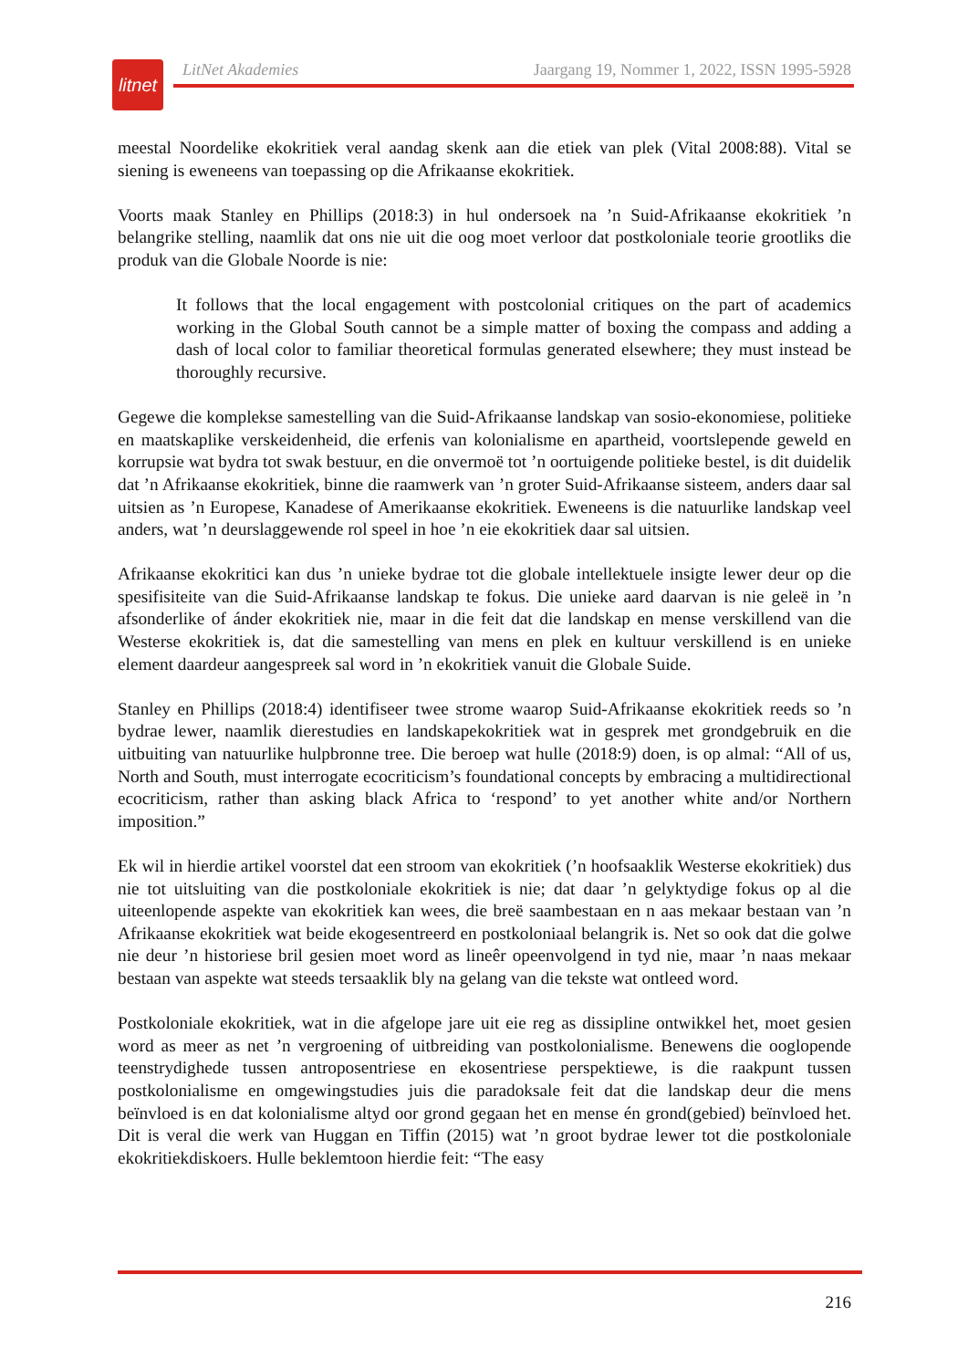litnet
LitNet Akademies Jaargang 19, Nommer 1, 2022, ISSN 1995-5928
meestal Noordelike ekokritiek veral aandag skenk aan die etiek van plek (Vital 2008:88). Vital se siening is eweneens van toepassing op die Afrikaanse ekokritiek.
Voorts maak Stanley en Phillips (2018:3) in hul ondersoek na ’n Suid-Afrikaanse ekokritiek ’n belangrike stelling, naamlik dat ons nie uit die oog moet verloor dat postkoloniale teorie grootliks die produk van die Globale Noorde is nie:
It follows that the local engagement with postcolonial critiques on the part of academics working in the Global South cannot be a simple matter of boxing the compass and adding a dash of local color to familiar theoretical formulas generated elsewhere; they must instead be thoroughly recursive.
Gegewe die komplekse samestelling van die Suid-Afrikaanse landskap van sosio-ekonomiese, politieke en maatskaplike verskeidenheid, die erfenis van kolonialisme en apartheid, voortslepende geweld en korrupsie wat bydra tot swak bestuur, en die onvermoë tot ’n oortuigende politieke bestel, is dit duidelik dat ’n Afrikaanse ekokritiek, binne die raamwerk van ’n groter Suid-Afrikaanse sisteem, anders daar sal uitsien as ’n Europese, Kanadese of Amerikaanse ekokritiek. Eweneens is die natuurlike landskap veel anders, wat ’n deurslaggewende rol speel in hoe ’n eie ekokritiek daar sal uitsien.
Afrikaanse ekokritici kan dus ’n unieke bydrae tot die globale intellektuele insigte lewer deur op die spesifisiteite van die Suid-Afrikaanse landskap te fokus. Die unieke aard daarvan is nie geleë in ’n afsonderlike of ánder ekokritiek nie, maar in die feit dat die landskap en mense verskillend van die Westerse ekokritiek is, dat die samestelling van mens en plek en kultuur verskillend is en unieke element daardeur aangespreek sal word in ’n ekokritiek vanuit die Globale Suide.
Stanley en Phillips (2018:4) identifiseer twee strome waarop Suid-Afrikaanse ekokritiek reeds so ’n bydrae lewer, naamlik dierestudies en landskapekokritiek wat in gesprek met grondgebruik en die uitbuiting van natuurlike hulpbronne tree. Die beroep wat hulle (2018:9) doen, is op almal: “All of us, North and South, must interrogate ecocriticism’s foundational concepts by embracing a multidirectional ecocriticism, rather than asking black Africa to ‘respond’ to yet another white and/or Northern imposition.”
Ek wil in hierdie artikel voorstel dat een stroom van ekokritiek (’n hoofsaaklik Westerse ekokritiek) dus nie tot uitsluiting van die postkoloniale ekokritiek is nie; dat daar ’n gelyktydige fokus op al die uiteenlopende aspekte van ekokritiek kan wees, die breë saambestaan en n aas mekaar bestaan van ’n Afrikaanse ekokritiek wat beide ekogesentreerd en postkoloniaal belangrik is. Net so ook dat die golwe nie deur ’n historiese bril gesien moet word as lineêr opeenvolgend in tyd nie, maar ’n naas mekaar bestaan van aspekte wat steeds tersaaklik bly na gelang van die tekste wat ontleed word.
Postkoloniale ekokritiek, wat in die afgelope jare uit eie reg as dissipline ontwikkel het, moet gesien word as meer as net ’n vergroening of uitbreiding van postkolonialisme. Benewens die ooglopende teenstrydighede tussen antroposentriese en ekosentriese perspektiewe, is die raakpunt tussen postkolonialisme en omgewingstudies juis die paradoksale feit dat die landskap deur die mens beïnvloed is en dat kolonialisme altyd oor grond gegaan het en mense én grond(gebied) beïnvloed het. Dit is veral die werk van Huggan en Tiffin (2015) wat ’n groot bydrae lewer tot die postkoloniale ekokritiekdiskoers. Hulle beklemtoon hierdie feit: “The easy
216